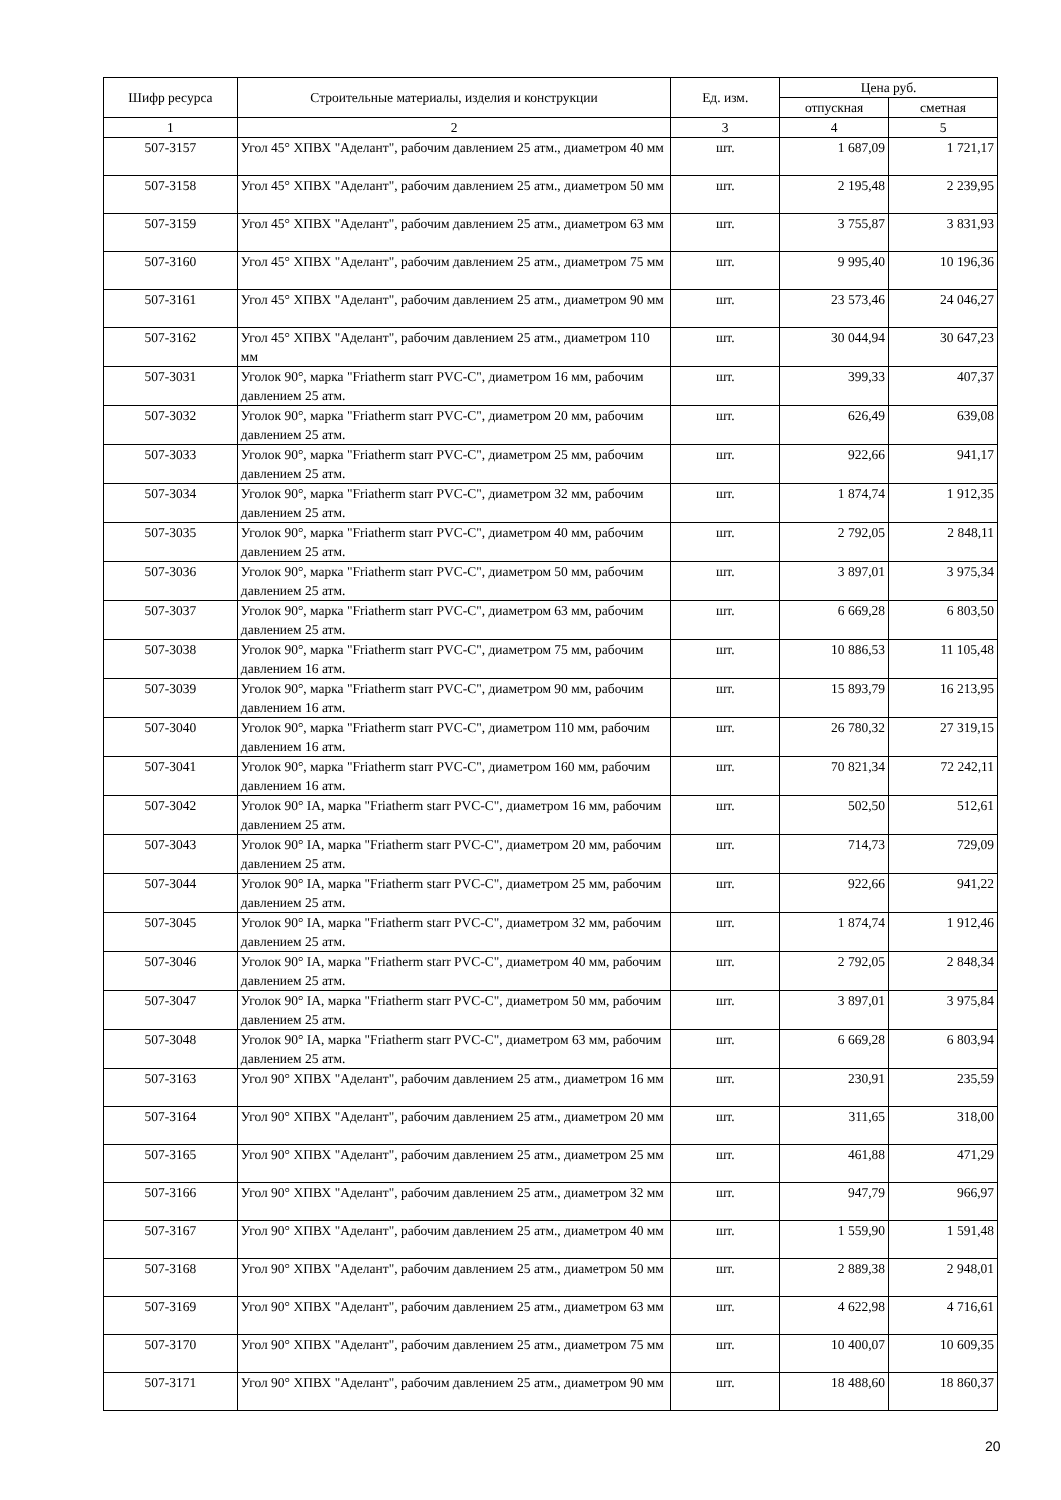| Шифр ресурса | Строительные материалы, изделия и конструкции | Ед. изм. | Цена руб. | |
| --- | --- | --- | --- | --- |
| | | | отпускная | сметная |
| 1 | 2 | 3 | 4 | 5 |
| 507-3157 | Угол 45° ХПВХ "Аделант", рабочим давлением 25 атм., диаметром 40 мм | шт. | 1 687,09 | 1 721,17 |
| 507-3158 | Угол 45° ХПВХ "Аделант", рабочим давлением 25 атм., диаметром 50 мм | шт. | 2 195,48 | 2 239,95 |
| 507-3159 | Угол 45° ХПВХ "Аделант", рабочим давлением 25 атм., диаметром 63 мм | шт. | 3 755,87 | 3 831,93 |
| 507-3160 | Угол 45° ХПВХ "Аделант", рабочим давлением 25 атм., диаметром 75 мм | шт. | 9 995,40 | 10 196,36 |
| 507-3161 | Угол 45° ХПВХ "Аделант", рабочим давлением 25 атм., диаметром 90 мм | шт. | 23 573,46 | 24 046,27 |
| 507-3162 | Угол 45° ХПВХ "Аделант", рабочим давлением 25 атм., диаметром 110 мм | шт. | 30 044,94 | 30 647,23 |
| 507-3031 | Уголок 90°, марка "Friatherm starr PVC-C", диаметром 16 мм, рабочим давлением 25 атм. | шт. | 399,33 | 407,37 |
| 507-3032 | Уголок 90°, марка "Friatherm starr PVC-C", диаметром 20 мм, рабочим давлением 25 атм. | шт. | 626,49 | 639,08 |
| 507-3033 | Уголок 90°, марка "Friatherm starr PVC-C", диаметром 25 мм, рабочим давлением 25 атм. | шт. | 922,66 | 941,17 |
| 507-3034 | Уголок 90°, марка "Friatherm starr PVC-C", диаметром 32 мм, рабочим давлением 25 атм. | шт. | 1 874,74 | 1 912,35 |
| 507-3035 | Уголок 90°, марка "Friatherm starr PVC-C", диаметром 40 мм, рабочим давлением 25 атм. | шт. | 2 792,05 | 2 848,11 |
| 507-3036 | Уголок 90°, марка "Friatherm starr PVC-C", диаметром 50 мм, рабочим давлением 25 атм. | шт. | 3 897,01 | 3 975,34 |
| 507-3037 | Уголок 90°, марка "Friatherm starr PVC-C", диаметром 63 мм, рабочим давлением 25 атм. | шт. | 6 669,28 | 6 803,50 |
| 507-3038 | Уголок 90°, марка "Friatherm starr PVC-C", диаметром 75 мм, рабочим давлением 16 атм. | шт. | 10 886,53 | 11 105,48 |
| 507-3039 | Уголок 90°, марка "Friatherm starr PVC-C", диаметром 90 мм, рабочим давлением 16 атм. | шт. | 15 893,79 | 16 213,95 |
| 507-3040 | Уголок 90°, марка "Friatherm starr PVC-C", диаметром 110 мм, рабочим давлением 16 атм. | шт. | 26 780,32 | 27 319,15 |
| 507-3041 | Уголок 90°, марка "Friatherm starr PVC-C", диаметром 160 мм, рабочим давлением 16 атм. | шт. | 70 821,34 | 72 242,11 |
| 507-3042 | Уголок 90° IA, марка "Friatherm starr PVC-C", диаметром 16 мм, рабочим давлением 25 атм. | шт. | 502,50 | 512,61 |
| 507-3043 | Уголок 90° IA, марка "Friatherm starr PVC-C", диаметром 20 мм, рабочим давлением 25 атм. | шт. | 714,73 | 729,09 |
| 507-3044 | Уголок 90° IA, марка "Friatherm starr PVC-C", диаметром 25 мм, рабочим давлением 25 атм. | шт. | 922,66 | 941,22 |
| 507-3045 | Уголок 90° IA, марка "Friatherm starr PVC-C", диаметром 32 мм, рабочим давлением 25 атм. | шт. | 1 874,74 | 1 912,46 |
| 507-3046 | Уголок 90° IA, марка "Friatherm starr PVC-C", диаметром 40 мм, рабочим давлением 25 атм. | шт. | 2 792,05 | 2 848,34 |
| 507-3047 | Уголок 90° IA, марка "Friatherm starr PVC-C", диаметром 50 мм, рабочим давлением 25 атм. | шт. | 3 897,01 | 3 975,84 |
| 507-3048 | Уголок 90° IA, марка "Friatherm starr PVC-C", диаметром 63 мм, рабочим давлением 25 атм. | шт. | 6 669,28 | 6 803,94 |
| 507-3163 | Угол 90° ХПВХ "Аделант", рабочим давлением 25 атм., диаметром 16 мм | шт. | 230,91 | 235,59 |
| 507-3164 | Угол 90° ХПВХ "Аделант", рабочим давлением 25 атм., диаметром 20 мм | шт. | 311,65 | 318,00 |
| 507-3165 | Угол 90° ХПВХ "Аделант", рабочим давлением 25 атм., диаметром 25 мм | шт. | 461,88 | 471,29 |
| 507-3166 | Угол 90° ХПВХ "Аделант", рабочим давлением 25 атм., диаметром 32 мм | шт. | 947,79 | 966,97 |
| 507-3167 | Угол 90° ХПВХ "Аделант", рабочим давлением 25 атм., диаметром 40 мм | шт. | 1 559,90 | 1 591,48 |
| 507-3168 | Угол 90° ХПВХ "Аделант", рабочим давлением 25 атм., диаметром 50 мм | шт. | 2 889,38 | 2 948,01 |
| 507-3169 | Угол 90° ХПВХ "Аделант", рабочим давлением 25 атм., диаметром 63 мм | шт. | 4 622,98 | 4 716,61 |
| 507-3170 | Угол 90° ХПВХ "Аделант", рабочим давлением 25 атм., диаметром 75 мм | шт. | 10 400,07 | 10 609,35 |
| 507-3171 | Угол 90° ХПВХ "Аделант", рабочим давлением 25 атм., диаметром 90 мм | шт. | 18 488,60 | 18 860,37 |
20